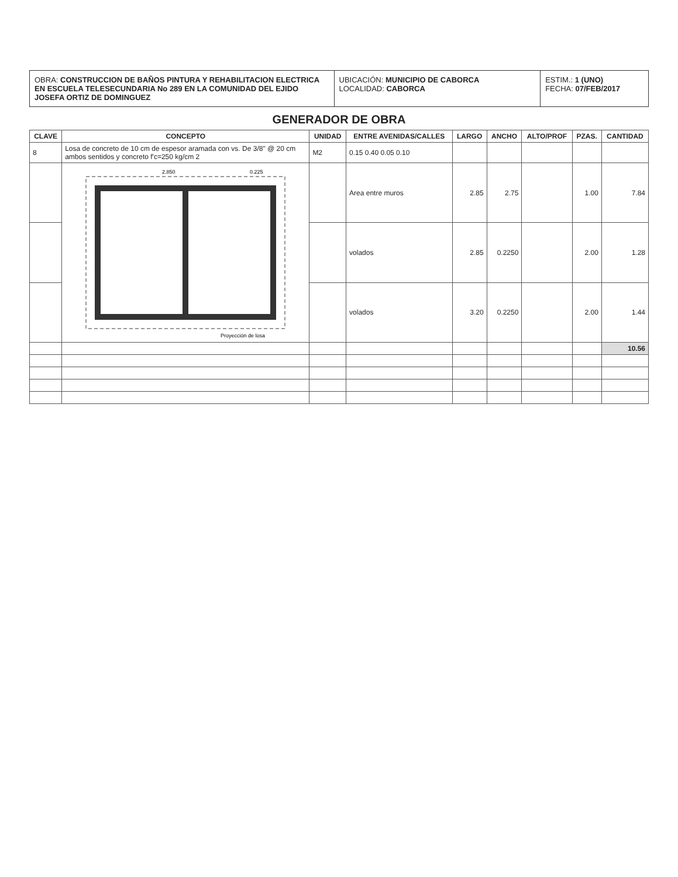OBRA: CONSTRUCCION DE BAÑOS PINTURA Y REHABILITACION ELECTRICA EN ESCUELA TELESECUNDARIA No 289 EN LA COMUNIDAD DEL EJIDO JOSEFA ORTIZ DE DOMINGUEZ
UBICACIÓN: MUNICIPIO DE CABORCA
LOCALIDAD: CABORCA
ESTIM.: 1 (UNO)
FECHA: 07/FEB/2017
GENERADOR DE OBRA
| CLAVE | CONCEPTO | UNIDAD | ENTRE AVENIDAS/CALLES | LARGO | ANCHO | ALTO/PROF | PZAS. | CANTIDAD |
| --- | --- | --- | --- | --- | --- | --- | --- | --- |
| 8 | Losa de concreto de 10 cm de espesor aramada con vs. De 3/8" @ 20 cm ambos sentidos y concreto f'c=250 kg/cm 2 | M2 | 0.15 0.40 0.05 0.10 | | | | | |
| | 2.850 0.225 Proyección de losa | | Area entre muros | 2.85 | 2.75 | | 1.00 | 7.84 |
| | | | volados | 2.85 | 0.2250 | | 2.00 | 1.28 |
| | | | volados | 3.20 | 0.2250 | | 2.00 | 1.44 |
| | | | | | | | | 10.56 |